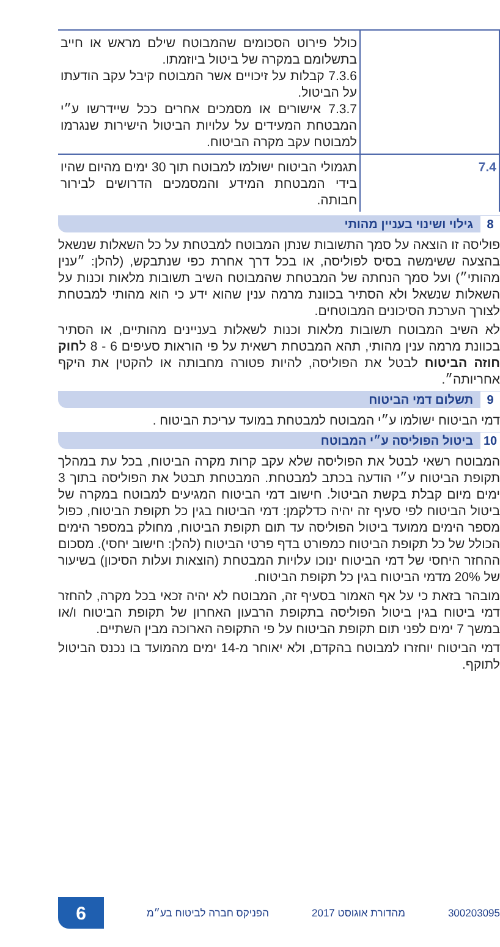| | כולל פירוט הסכומים שהמבוטח שילם מראש או חייב בתשלומם במקרה של ביטול ביוזמתו. 7.3.6 קבלות על זיכויים אשר המבוטח קיבל עקב הודעתו על הביטול. 7.3.7 אישורים או מסמכים אחרים ככל שיידרשו ע״י המבטחת המעידים על עלויות הביטול הישירות שנגרמו למבוטח עקב מקרה הביטוח. |
| 7.4 | תגמולי הביטוח ישולמו למבוטח תוך 30 ימים מהיום שהיו בידי המבטחת המידע והמסמכים הדרושים לבירור חבותה. |
8 גילוי ושינוי בעניין מהותי
פוליסה זו הוצאה על סמך התשובות שנתן המבוטח למבטחת על כל השאלות שנשאל בהצעה ששימשה בסיס לפוליסה, או בכל דרך אחרת כפי שנתבקש, (להלן: ״ענין מהותי״) ועל סמך הנחתה של המבטחת שהמבוטח השיב תשובות מלאות וכנות על השאלות שנשאל ולא הסתיר בכוונת מרמה ענין שהוא ידע כי הוא מהותי למבטחת לצורך הערכת הסיכונים המבוטחים.
לא השיב המבוטח תשובות מלאות וכנות לשאלות בעניינים מהותיים, או הסתיר בכוונת מרמה ענין מהותי, תהא המבטחת רשאית על פי הוראות סעיפים 6 - 8 לחוק חוזה הביטוח לבטל את הפוליסה, להיות פטורה מחבותה או להקטין את היקף אחריותה״.
9 תשלום דמי הביטוח
דמי הביטוח ישולמו ע״י המבוטח למבטחת במועד עריכת הביטוח .
10 ביטול הפוליסה ע״י המבוטח
המבוטח רשאי לבטל את הפוליסה שלא עקב קרות מקרה הביטוח, בכל עת במהלך תקופת הביטוח ע״י הודעה בכתב למבטחת. המבטחת תבטל את הפוליסה בתוך 3 ימים מיום קבלת בקשת הביטול. חישוב דמי הביטוח המגיעים למבוטח במקרה של ביטול הביטוח לפי סעיף זה יהיה כדלקמן: דמי הביטוח בגין כל תקופת הביטוח, כפול מספר הימים ממועד ביטול הפוליסה עד תום תקופת הביטוח, מחולק במספר הימים הכולל של כל תקופת הביטוח כמפורט בדף פרטי הביטוח (להלן: חישוב יחסי). מסכום ההחזר היחסי של דמי הביטוח ינוכו עלויות המבטחת (הוצאות ועלות הסיכון) בשיעור של 20% מדמי הביטוח בגין כל תקופת הביטוח.
מובהר בזאת כי על אף האמור בסעיף זה, המבוטח לא יהיה זכאי בכל מקרה, להחזר דמי ביטוח בגין ביטול הפוליסה בתקופת הרבעון האחרון של תקופת הביטוח ו/או במשך 7 ימים לפני תום תקופת הביטוח על פי התקופה הארוכה מבין השתיים.
דמי הביטוח יוחזרו למבוטח בהקדם, ולא יאוחר מ-14 ימים מהמועד בו נכנס הביטול לתוקף.
300203095 מהדורת אוגוסט 2017 הפניקס חברה לביטוח בע״מ 6